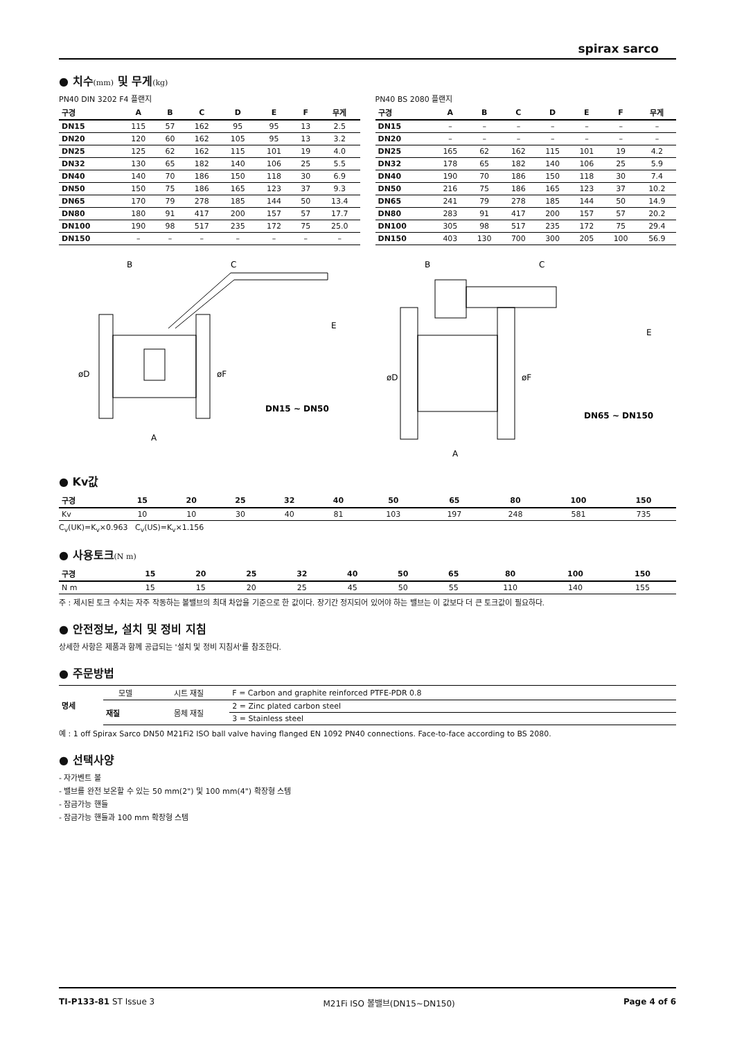spirax sarco
● 치수(mm) 및 무게(kg)
PN40 DIN 3202 F4 플랜지
| 구경 | A | B | C | D | E | F | 무게 |
| --- | --- | --- | --- | --- | --- | --- | --- |
| DN15 | 115 | 57 | 162 | 95 | 95 | 13 | 2.5 |
| DN20 | 120 | 60 | 162 | 105 | 95 | 13 | 3.2 |
| DN25 | 125 | 62 | 162 | 115 | 101 | 19 | 4.0 |
| DN32 | 130 | 65 | 182 | 140 | 106 | 25 | 5.5 |
| DN40 | 140 | 70 | 186 | 150 | 118 | 30 | 6.9 |
| DN50 | 150 | 75 | 186 | 165 | 123 | 37 | 9.3 |
| DN65 | 170 | 79 | 278 | 185 | 144 | 50 | 13.4 |
| DN80 | 180 | 91 | 417 | 200 | 157 | 57 | 17.7 |
| DN100 | 190 | 98 | 517 | 235 | 172 | 75 | 25.0 |
| DN150 | – | – | – | – | – | – | – |
PN40 BS 2080 플랜지
| 구경 | A | B | C | D | E | F | 무게 |
| --- | --- | --- | --- | --- | --- | --- | --- |
| DN15 | – | – | – | – | – | – | – |
| DN20 | – | – | – | – | – | – | – |
| DN25 | 165 | 62 | 162 | 115 | 101 | 19 | 4.2 |
| DN32 | 178 | 65 | 182 | 140 | 106 | 25 | 5.9 |
| DN40 | 190 | 70 | 186 | 150 | 118 | 30 | 7.4 |
| DN50 | 216 | 75 | 186 | 165 | 123 | 37 | 10.2 |
| DN65 | 241 | 79 | 278 | 185 | 144 | 50 | 14.9 |
| DN80 | 283 | 91 | 417 | 200 | 157 | 57 | 20.2 |
| DN100 | 305 | 98 | 517 | 235 | 172 | 75 | 29.4 |
| DN150 | 403 | 130 | 700 | 300 | 205 | 100 | 56.9 |
B
C
E
øD
øF
DN15 ~ DN50
A
B
C
E
øD
øF
DN65 ~ DN150
A
● Kv값
| 구경 | 15 | 20 | 25 | 32 | 40 | 50 | 65 | 80 | 100 | 150 |
| --- | --- | --- | --- | --- | --- | --- | --- | --- | --- | --- |
| Kv | 10 | 10 | 30 | 40 | 81 | 103 | 197 | 248 | 581 | 735 |
C<sub>v</sub>(UK)=K<sub>v</sub>×0.963 C<sub>v</sub>(US)=K<sub>v</sub>×1.156
● 사용토크(N m)
| 구경 | 15 | 20 | 25 | 32 | 40 | 50 | 65 | 80 | 100 | 150 |
| --- | --- | --- | --- | --- | --- | --- | --- | --- | --- | --- |
| N m | 15 | 15 | 20 | 25 | 45 | 50 | 55 | 110 | 140 | 155 |
주 : 제시된 토크 수치는 자주 작동하는 볼밸브의 최대 차압을 기준으로 한 값이다. 장기간 정지되어 있어야 하는 밸브는 이 값보다 더 큰 토크값이 필요하다.
● 안전정보, 설치 및 정비 지침
상세한 사항은 제품과 함께 공급되는 '설치 및 정비 지침서'를 참조한다.
● 주문방법
| 명세 | 모델 | 시트 재질 | F = Carbon and graphite reinforced PTFE-PDR 0.8 |
| | 재질 | 몸체 재질 | 2 = Zinc plated carbon steel |
| | | | 3 = Stainless steel |
예 : 1 off Spirax Sarco DN50 M21Fi2 ISO ball valve having flanged EN 1092 PN40 connections. Face-to-face according to BS 2080.
● 선택사양
- 자가벤트 볼
- 밸브를 완전 보온할 수 있는 50 mm(2") 및 100 mm(4") 확장형 스템
- 잠금가능 핸들
- 잠금가능 핸들과 100 mm 확장형 스템
TI-P133-81 ST Issue 3 M21Fi ISO 볼밸브(DN15~DN150) Page 4 of 6